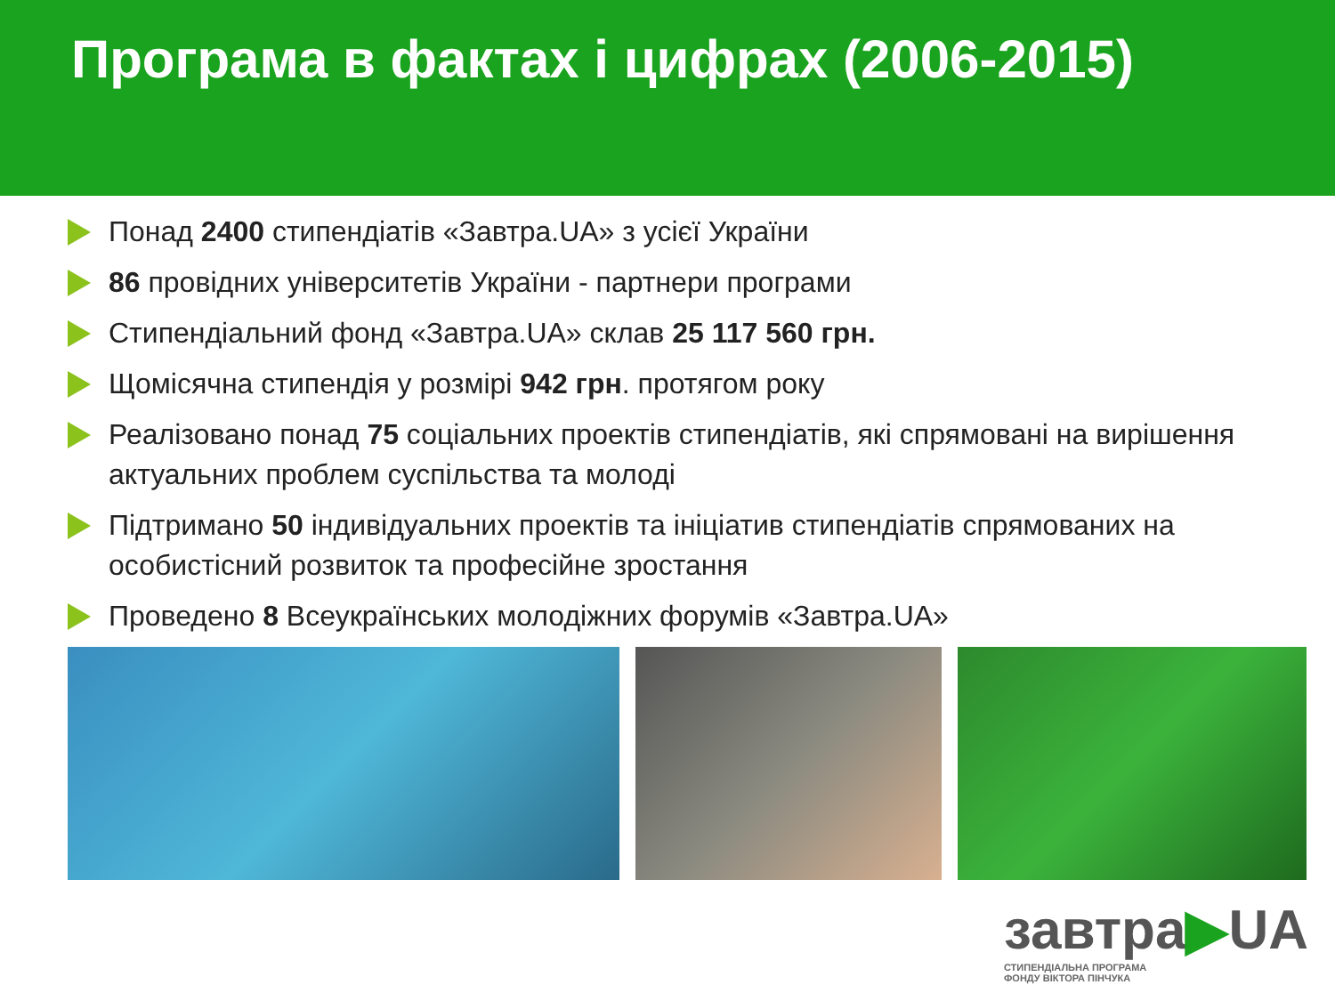Програма в фактах і цифрах (2006-2015)
Понад 2400 стипендіатів «Завтра.UA» з усієї України
86 провідних університетів України - партнери програми
Стипендіальний фонд «Завтра.UA» склав 25 117 560 грн.
Щомісячна стипендія у розмірі 942 грн. протягом року
Реалізовано понад 75 соціальних проектів стипендіатів, які спрямовані на вирішення актуальних проблем суспільства та молоді
Підтримано 50 індивідуальних проектів та ініціатив стипендіатів спрямованих на особистісний розвиток та професійне зростання
Проведено 8 Всеукраїнських молодіжних форумів «Завтра.UA»
завтра▶UA
СТИПЕНДІАЛЬНА ПРОГРАМА
ФОНДУ ВІКТОРА ПІНЧУКА